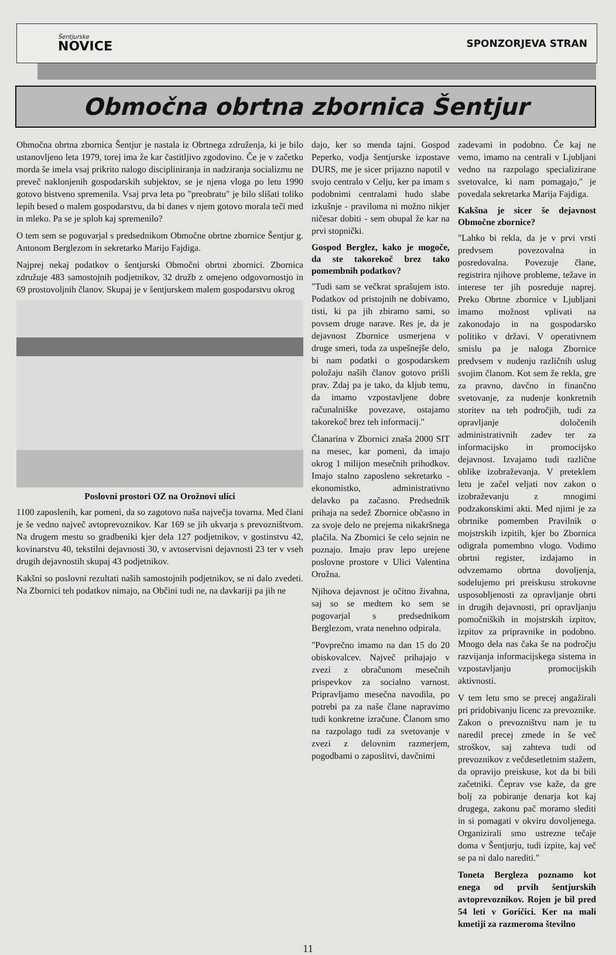Šentjurske
NOVICE
SPONZORJEVA STRAN
Območna obrtna zbornica Šentjur
Območna obrtna zbornica Šentjur je nastala iz Obrtnega združenja, ki je bilo ustanovljeno leta 1979, torej ima že kar častitljivo zgodovino. Če je v začetku morda še imela vsaj prikrito nalogo discipliniranja in nadziranja socializmu ne preveč naklonjenih gospodarskih subjektov, se je njena vloga po letu 1990 gotovo bistveno spremenila. Vsaj prva leta po "preobratu" je bilo slišati toliko lepih besed o malem gospodarstvu, da bi danes v njem gotovo morala teči med in mleko. Pa se je sploh kaj spremenilo?
O tem sem se pogovarjal s predsednikom Območne obrtne zbornice Šentjur g. Antonom Berglezom in sekretarko Marijo Fajdiga.
Najprej nekaj podatkov o šentjurski Območni obrtni zbornici. Zbornica združuje 483 samostojnih podjetnikov, 32 družb z omejeno odgovornostjo in 69 prostovoljnih članov. Skupaj je v šentjurskem malem gospodarstvu okrog
Poslovni prostori OZ na Orožnovi ulici
1100 zaposlenih, kar pomeni, da so zagotovo naša največja tovarna. Med člani je še vedno največ avtoprevoznikov. Kar 169 se jih ukvarja s prevozništvom. Na drugem mestu so gradbeniki kjer dela 127 podjetnikov, v gostinstvu 42, kovinarstvu 40, tekstilni dejavnosti 30, v avtoservisni dejavnosti 23 ter v vseh drugih dejavnostih skupaj 43 podjetnikov.
Kakšni so poslovni rezultati naših samostojnih podjetnikov, se ni dalo zvedeti. Na Zbornici teh podatkov nimajo, na Občini tudi ne, na davkariji pa jih ne
dajo, ker so menda tajni. Gospod Peperko, vodja šentjurske izpostave DURS, me je sicer prijazno napotil v svojo centralo v Celju, ker pa imam s podobnimi centralami hudo slabe izkušnje - praviloma ni možno nikjer ničesar dobiti - sem obupal že kar na prvi stopnički.
Gospod Berglez, kako je mogoče, da ste takorekoč brez tako pomembnih podatkov?
"Tudi sam se večkrat sprašujem isto. Podatkov od pristojnih ne dobivamo, tisti, ki pa jih zbiramo sami, so povsem druge narave. Res je, da je dejavnost Zbornice usmerjena v druge smeri, toda za uspešnejše delo, bi nam podatki o gospodarskem položaju naših članov gotovo prišli prav. Zdaj pa je tako, da kljub temu, da imamo vzpostavljene dobre računalniške povezave, ostajamo takorekoč brez teh informacij."
Članarina v Zbornici znaša 2000 SIT na mesec, kar pomeni, da imajo okrog 1 milijon mesečnih prihodkov. Imajo stalno zaposleno sekretarko - ekonomistko, administrativno delavko pa začasno. Predsednik prihaja na sedež Zbornice občasno in za svoje delo ne prejema nikakršnega plačila. Na Zbornici še celo sejnin ne poznajo. Imajo prav lepo urejene poslovne prostore v Ulici Valentina Orožna.
Njihova dejavnost je očitno živahna, saj so se medtem ko sem se pogovarjal s predsednikom Berglezom, vrata nenehno odpirala.
"Povprečno imamo na dan 15 do 20 obiskovalcev. Največ prihajajo v zvezi z obračunom mesečnih prispevkov za socialno varnost. Pripravljamo mesečna navodila, po potrebi pa za naše člane napravimo tudi konkretne izračune. Članom smo na razpolago tudi za svetovanje v zvezi z delovnim razmerjem, pogodbami o zaposlitvi, davčnimi
zadevami in podobno. Če kaj ne vemo, imamo na centrali v Ljubljani vedno na razpolago specializirane svetovalce, ki nam pomagajo," je povedala sekretarka Marija Fajdiga.
Kakšna je sicer še dejavnost Območne zbornice?
"Lahko bi rekla, da je v prvi vrsti predvsem povezovalna in posredovalna. Povezuje člane, registrira njihove probleme, težave in interese ter jih posreduje naprej. Preko Obrtne zbornice v Ljubljani imamo možnost vplivati na zakonodajo in na gospodarsko politiko v državi. V operativnem smislu pa je naloga Zbornice predvsem v nudenju različnih uslug svojim članom. Kot sem že rekla, gre za pravno, davčno in finančno svetovanje, za nudenje konkretnih storitev na teh področjih, tudi za opravljanje določenih administrativnih zadev ter za informacijsko in promocijsko dejavnost. Izvajamo tudi različne oblike izobraževanja. V preteklem letu je začel veljati nov zakon o izobraževanju z mnogimi podzakonskimi akti. Med njimi je za obrtnike pomemben Pravilnik o mojstrskih izpitih, kjer bo Zbornica odigrala pomembno vlogo. Vodimo obrtni register, izdajamo in odvzemamo obrtna dovoljenja, sodelujemo pri preiskusu strokovne usposobljenosti za opravljanje obrti in drugih dejavnosti, pri opravljanju pomočniških in mojstrskih izpitov, izpitov za pripravnike in podobno. Mnogo dela nas čaka še na področju razvijanja informacijskega sistema in vzpostavljanju promocijskih aktivnosti.
V tem letu smo se precej angažirali pri pridobivanju licenc za prevoznike. Zakon o prevozništvu nam je tu naredil precej zmede in še več stroškov, saj zahteva tudi od prevoznikov z večdesetletnim stažem, da opravijo preiskuse, kot da bi bili začetniki. Čeprav vse kaže, da gre bolj za pobiranje denarja kot kaj drugega, zakonu pač moramo slediti in si pomagati v okviru dovoljenega. Organizirali smo ustrezne tečaje doma v Šentjurju, tudi izpite, kaj več se pa ni dalo narediti."
Toneta Bergleza poznamo kot enega od prvih šentjurskih avtoprevoznikov. Rojen je bil pred 54 leti v Goričici. Ker na mali kmetiji za razmeroma številno
11